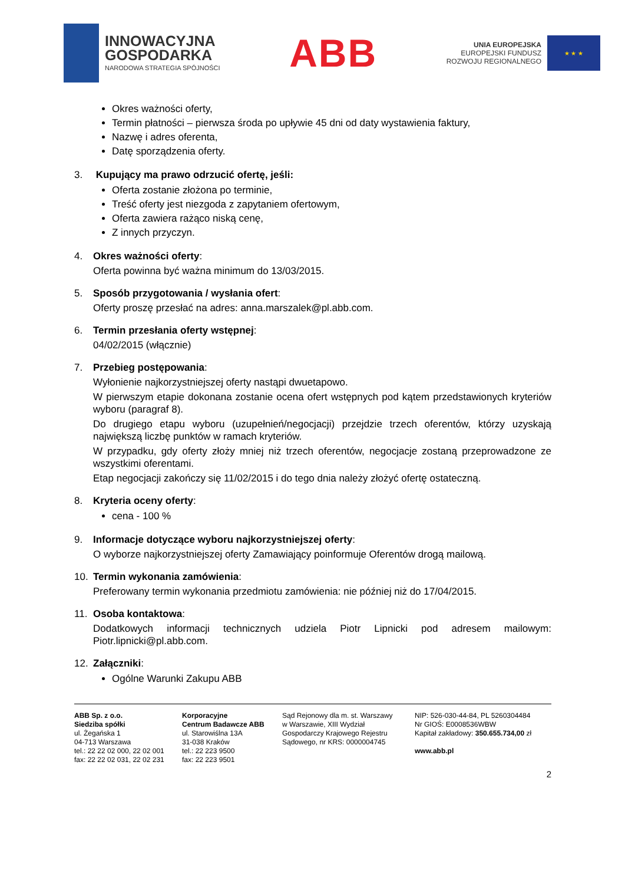INNOWACYJNA
GOSPODARKA
NARODOWA STRATEGIA SPÓJNOŚCI
ABB
UNIA EUROPEJSKA
EUROPEJSKI FUNDUSZ
ROZWOJU REGIONALNEGO
★ ★ ★
Okres ważności oferty,
Termin płatności – pierwsza środa po upływie 45 dni od daty wystawienia faktury,
Nazwę i adres oferenta,
Datę sporządzenia oferty.
3. Kupujący ma prawo odrzucić ofertę, jeśli:
Oferta zostanie złożona po terminie,
Treść oferty jest niezgoda z zapytaniem ofertowym,
Oferta zawiera rażąco niską cenę,
Z innych przyczyn.
4. Okres ważności oferty:
Oferta powinna być ważna minimum do 13/03/2015.
5. Sposób przygotowania / wysłania ofert:
Oferty proszę przesłać na adres: anna.marszalek@pl.abb.com.
6. Termin przesłania oferty wstępnej:
04/02/2015 (włącznie)
7. Przebieg postępowania:
Wyłonienie najkorzystniejszej oferty nastąpi dwuetapowo.
W pierwszym etapie dokonana zostanie ocena ofert wstępnych pod kątem przedstawionych kryteriów wyboru (paragraf 8).
Do drugiego etapu wyboru (uzupełnień/negocjacji) przejdzie trzech oferentów, którzy uzyskają największą liczbę punktów w ramach kryteriów.
W przypadku, gdy oferty złoży mniej niż trzech oferentów, negocjacje zostaną przeprowadzone ze wszystkimi oferentami.
Etap negocjacji zakończy się 11/02/2015 i do tego dnia należy złożyć ofertę ostateczną.
8. Kryteria oceny oferty:
cena - 100 %
9. Informacje dotyczące wyboru najkorzystniejszej oferty:
O wyborze najkorzystniejszej oferty Zamawiający poinformuje Oferentów drogą mailową.
10. Termin wykonania zamówienia:
Preferowany termin wykonania przedmiotu zamówienia: nie później niż do 17/04/2015.
11. Osoba kontaktowa:
Dodatkowych informacji technicznych udziela Piotr Lipnicki pod adresem mailowym: Piotr.lipnicki@pl.abb.com.
12. Załączniki:
Ogólne Warunki Zakupu ABB
ABB Sp. z o.o.
Siedziba spółki
ul. Żegańska 1
04-713 Warszawa
tel.: 22 22 02 000, 22 02 001
fax: 22 22 02 031, 22 02 231
Korporacyjne
Centrum Badawcze ABB
ul. Starowiślna 13A
31-038 Kraków
tel.: 22 223 9500
fax: 22 223 9501
Sąd Rejonowy dla m. st. Warszawy
w Warszawie, XIII Wydział
Gospodarczy Krajowego Rejestru
Sądowego, nr KRS: 0000004745
NIP: 526-030-44-84, PL 5260304484
Nr GIOŚ: E0008536WBW
Kapitał zakładowy: 350.655.734,00 zł
www.abb.pl
2